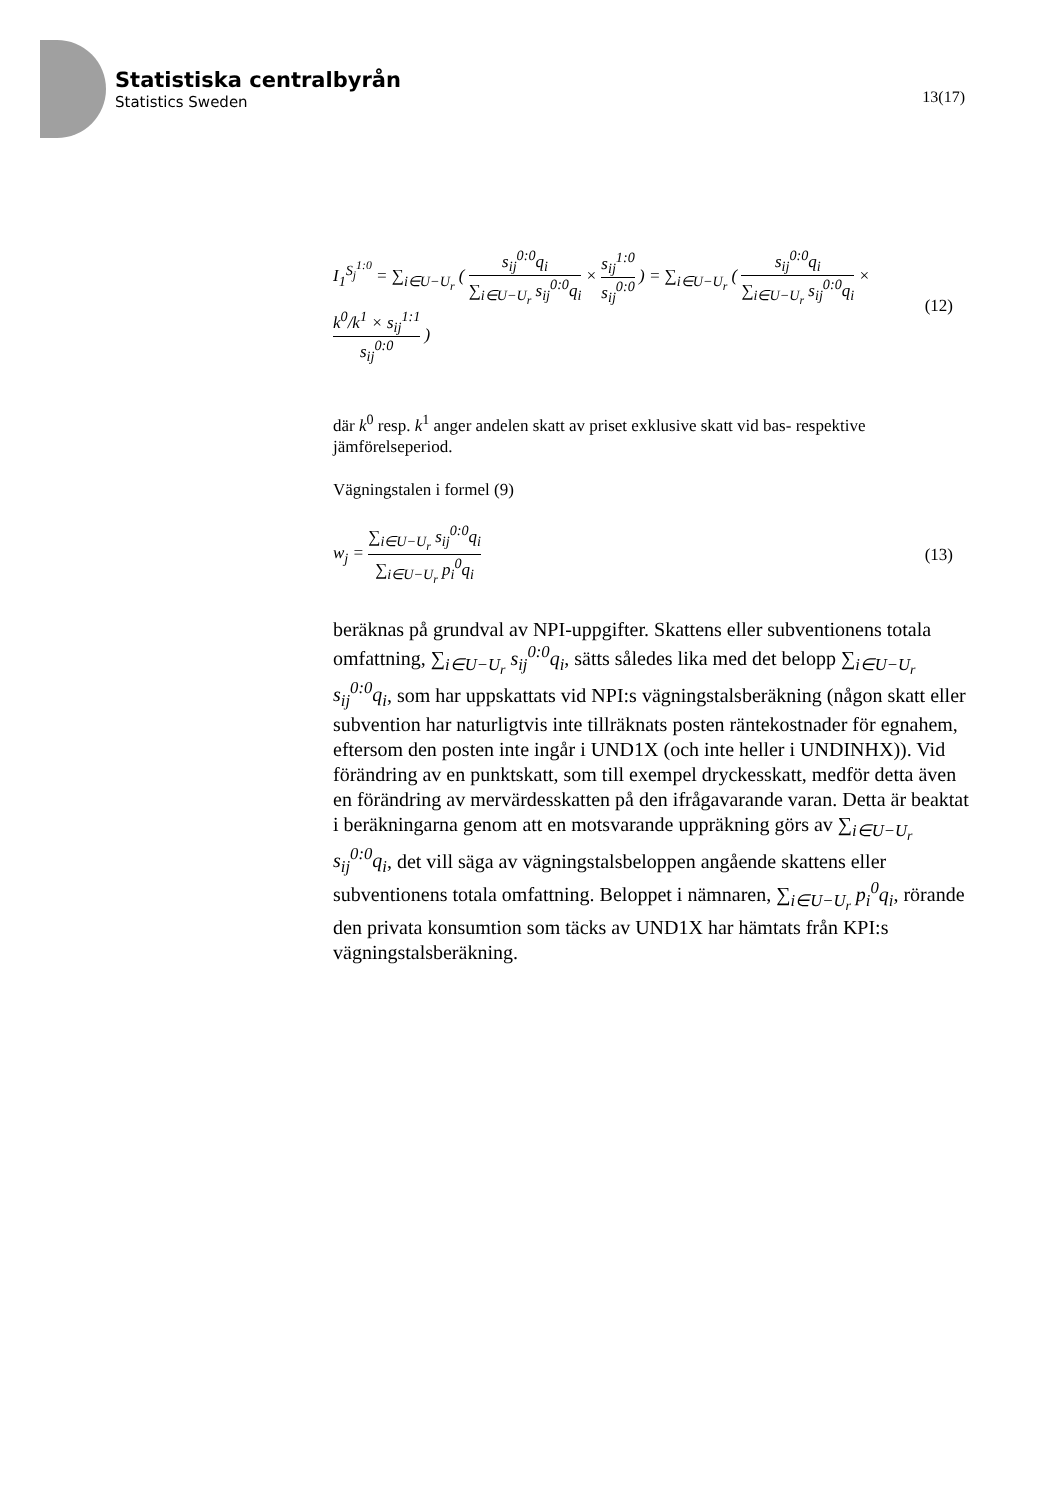Statistiska centralbyrån
Statistics Sweden
13(17)
I<sub>1</sub><sup>S<sub>j</sub><sup>1:0</sup></sup> = ∑<sub>i∈U−U<sub>r</sub></sub> ( s<sub>ij</sub><sup>0:0</sup>q<sub>i</sub> ∑<sub>i∈U−U<sub>r</sub></sub> s<sub>ij</sub><sup>0:0</sup>q<sub>i</sub> × s<sub>ij</sub><sup>1:0</sup> s<sub>ij</sub><sup>0:0</sup> ) = ∑<sub>i∈U−U<sub>r</sub></sub> ( s<sub>ij</sub><sup>0:0</sup>q<sub>i</sub> ∑<sub>i∈U−U<sub>r</sub></sub> s<sub>ij</sub><sup>0:0</sup>q<sub>i</sub> × k<sup>0</sup>/k<sup>1</sup> × s<sub>ij</sub><sup>1:1</sup> s<sub>ij</sub><sup>0:0</sup> )
(12)
där k<sup>0</sup> resp. k<sup>1</sup> anger andelen skatt av priset exklusive skatt vid bas- respektive jämförelseperiod.
Vägningstalen i formel (9)
w<sub>j</sub> = ∑<sub>i∈U−U<sub>r</sub></sub> s<sub>ij</sub><sup>0:0</sup>q<sub>i</sub> ∑<sub>i∈U−U<sub>r</sub></sub> p<sub>i</sub><sup>0</sup>q<sub>i</sub>
(13)
beräknas på grundval av NPI-uppgifter. Skattens eller subventionens totala omfattning, ∑<sub>i∈U−U<sub>r</sub></sub> s<sub>ij</sub><sup>0:0</sup>q<sub>i</sub>, sätts således lika med det belopp ∑<sub>i∈U−U<sub>r</sub></sub> s<sub>ij</sub><sup>0:0</sup>q<sub>i</sub>, som har uppskattats vid NPI:s vägningstalsberäkning (någon skatt eller subvention har naturligtvis inte tillräknats posten räntekostnader för egnahem, eftersom den posten inte ingår i UND1X (och inte heller i UNDINHX)). Vid förändring av en punktskatt, som till exempel dryckesskatt, medför detta även en förändring av mervärdesskatten på den ifrågavarande varan. Detta är beaktat i beräkningarna genom att en motsvarande uppräkning görs av ∑<sub>i∈U−U<sub>r</sub></sub> s<sub>ij</sub><sup>0:0</sup>q<sub>i</sub>, det vill säga av vägningstalsbeloppen angående skattens eller subventionens totala omfattning. Beloppet i nämnaren, ∑<sub>i∈U−U<sub>r</sub></sub> p<sub>i</sub><sup>0</sup>q<sub>i</sub>, rörande den privata konsumtion som täcks av UND1X har hämtats från KPI:s vägningstalsberäkning.